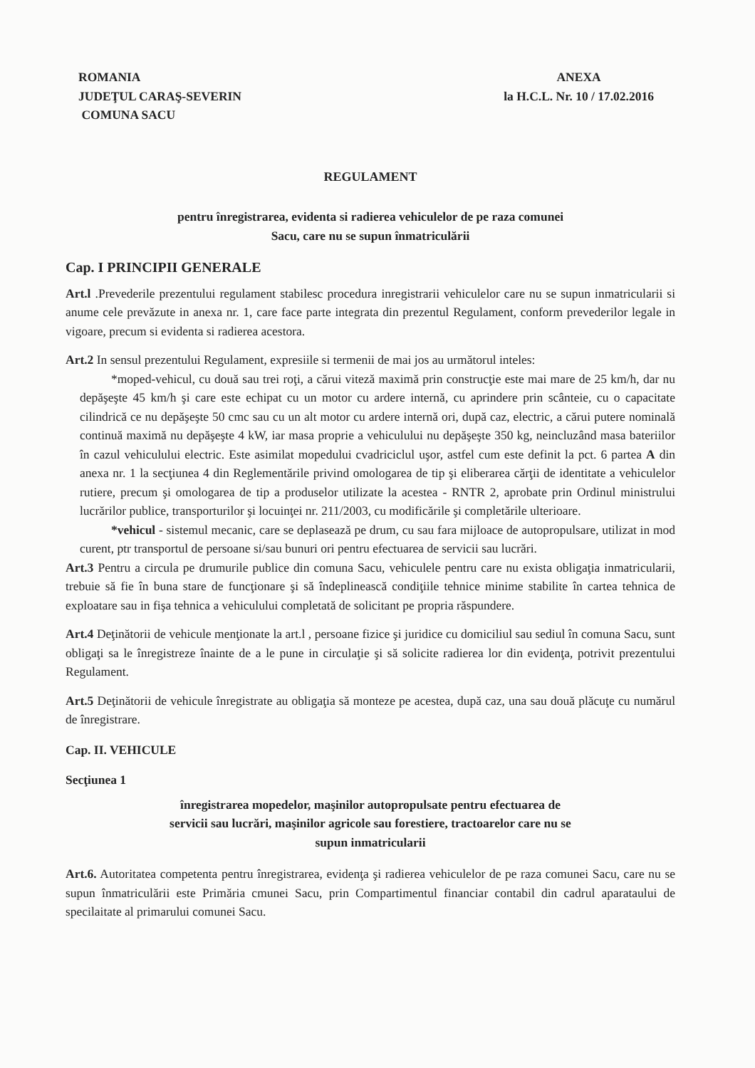ROMANIA
JUDEŢUL CARAŞ-SEVERIN
COMUNA SACU
ANEXA
la H.C.L. Nr. 10 / 17.02.2016
REGULAMENT
pentru înregistrarea, evidenta si radierea vehiculelor de pe raza comunei
Sacu, care nu se supun înmatriculării
Cap. I PRINCIPII GENERALE
Art.l .Prevederile prezentului regulament stabilesc procedura inregistrarii vehiculelor care nu se supun inmatricularii si anume cele prevăzute in anexa nr. 1, care face parte integrata din prezentul Regulament, conform prevederilor legale in vigoare, precum si evidenta si radierea acestora.
Art.2 In sensul prezentului Regulament, expresiile si termenii de mai jos au următorul inteles:
*moped-vehicul, cu două sau trei roţi, a cărui viteză maximă prin construcţie este mai mare de 25 km/h, dar nu depăşeşte 45 km/h şi care este echipat cu un motor cu ardere internă, cu aprindere prin scânteie, cu o capacitate cilindrică ce nu depăşeşte 50 cmc sau cu un alt motor cu ardere internă ori, după caz, electric, a cărui putere nominală continuă maximă nu depăşeşte 4 kW, iar masa proprie a vehiculului nu depăşeşte 350 kg, neincluzând masa bateriilor în cazul vehiculului electric. Este asimilat mopedului cvadriciclul uşor, astfel cum este definit la pct. 6 partea A din anexa nr. 1 la secţiunea 4 din Reglementările privind omologarea de tip şi eliberarea cărţii de identitate a vehiculelor rutiere, precum şi omologarea de tip a produselor utilizate la acestea - RNTR 2, aprobate prin Ordinul ministrului lucrărilor publice, transporturilor şi locuinţei nr. 211/2003, cu modificările şi completările ulterioare.
*vehicul - sistemul mecanic, care se deplasează pe drum, cu sau fara mijloace de autopropulsare, utilizat in mod curent, ptr transportul de persoane si/sau bunuri ori pentru efectuarea de servicii sau lucrări.
Art.3 Pentru a circula pe drumurile publice din comuna Sacu, vehiculele pentru care nu exista obligaţia inmatricularii, trebuie să fie în buna stare de funcţionare şi să îndeplinească condiţiile tehnice minime stabilite în cartea tehnica de exploatare sau in fişa tehnica a vehiculului completată de solicitant pe propria răspundere.
Art.4 Deţinătorii de vehicule menţionate la art.l , persoane fizice şi juridice cu domiciliul sau sediul în comuna Sacu, sunt obligaţi sa le înregistreze înainte de a le pune in circulaţie şi să solicite radierea lor din evidenţa, potrivit prezentului Regulament.
Art.5 Deţinătorii de vehicule înregistrate au obligaţia să monteze pe acestea, după caz, una sau două plăcuţe cu numărul de înregistrare.
Cap. II. VEHICULE
Secţiunea 1
înregistrarea mopedelor, maşinilor autopropulsate pentru efectuarea de
servicii sau lucrări, maşinilor agricole sau forestiere, tractoarelor care nu se
supun inmatricularii
Art.6. Autoritatea competenta pentru înregistrarea, evidenţa şi radierea vehiculelor de pe raza comunei Sacu, care nu se supun înmatriculării este Primăria cmunei Sacu, prin Compartimentul financiar contabil din cadrul aparataului de specilaitate al primarului comunei Sacu.